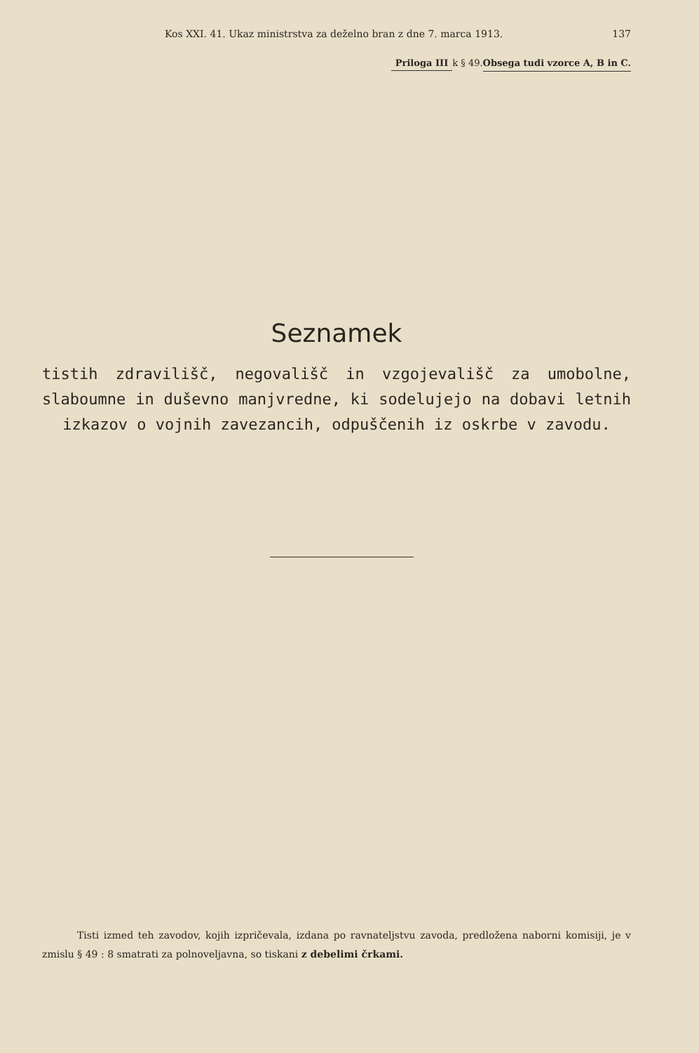Kos XXI. 41. Ukaz ministrstva za deželno bran z dne 7. marca 1913. 137
Priloga III
k § 49.
Obsega tudi vzorce A, B in C.
Seznamek
tistih zdravilišč, negovališč in vzgojevališč za umobolne, slaboumne in duševno manjvredne, ki sodelujejo na dobavi letnih izkazov o vojnih zavezancih, odpuščenih iz oskrbe v zavodu.
Tisti izmed teh zavodov, kojih izpričevala, izdana po ravnateljstvu zavoda, predložena naborni komisiji, je v zmislu § 49 : 8 smatrati za polnoveljavna, so tiskani z debelimi črkami.